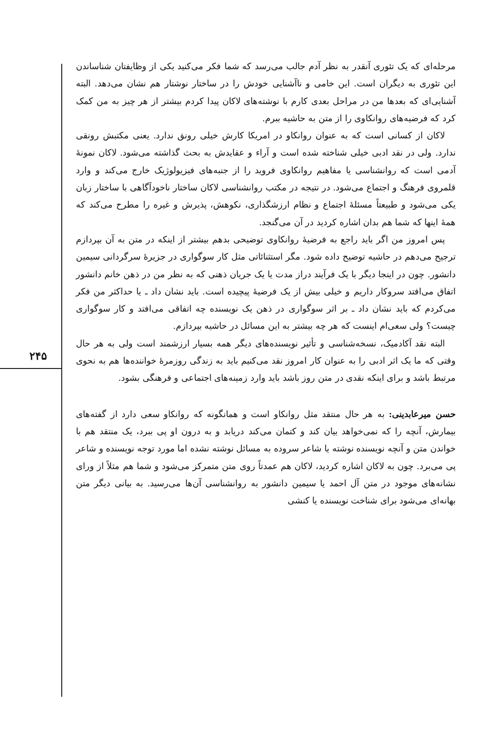۲۴۵
مرحله‌ای که یک تئوری آنقدر به نظر آدم جالب می‌رسد که شما فکر می‌کنید یکی از وظایفتان شناساندن این تئوری به دیگران است. این خامی و ناآشنایی خودش را در ساختار نوشتار هم نشان می‌دهد. البته آشنایی‌ای که بعدها من در مراحل بعدی کارم با نوشته‌های لاکان پیدا کردم بیشتر از هر چیز به من کمک کرد که فرضیه‌های روانکاوی را از متن به حاشیه ببرم.
لاکان از کسانی است که به عنوان روانکاو در امریکا کارش خیلی رونق ندارد. یعنی مکتبش رونقی ندارد. ولی در نقد ادبی خیلی شناخته شده است و آراء و عقایدش به بحث گذاشته می‌شود. لاکان نمونهٔ آدمی است که روانشناسی یا مفاهیم روانکاوی فروید را از جنبه‌های فیزیولوژیک خارج می‌کند و وارد قلمروی فرهنگ و اجتماع می‌شود. در نتیجه در مکتب روانشناسی لاکان ساختار ناخودآگاهی با ساختار زبان یکی می‌شود و طبیعتاً مسئلهٔ اجتماع و نظام ارزشگذاری، نکوهش، پذیرش و غیره را مطرح می‌کند که همهٔ اینها که شما هم بدان اشاره کردید در آن می‌گنجد.
پس امروز من اگر باید راجع به فرضیهٔ روانکاوی توضیحی بدهم بیشتر از اینکه در متن به آن بپردازم ترجیح می‌دهم در حاشیه توضیح داده شود. مگر استثنائاتی مثل کار سوگواری در جزیرهٔ سرگردانی سیمین دانشور. چون در اینجا دیگر با یک فرآیند دراز مدت یا یک جریان ذهنی که به نظر من در ذهن خانم دانشور اتفاق می‌افتد سروکار داریم و خیلی بیش از یک فرضیهٔ پیچیده است. باید نشان داد ـ یا حداکثر من فکر می‌کردم که باید نشان داد ـ بر اثر سوگواری در ذهن یک نویسنده چه اتفاقی می‌افتد و کار سوگواری چیست؟ ولی سعی‌ام اینست که هر چه بیشتر به این مسائل در حاشیه بپردازم.
البته نقد آکادمیک، نسخه‌شناسی و تأثیر نویسنده‌های دیگر همه بسیار ارزشمند است ولی به هر حال وقتی که ما یک اثر ادبی را به عنوان کار امروز نقد می‌کنیم باید به زندگی روزمرهٔ خواننده‌ها هم به نحوی مرتبط باشد و برای اینکه نقدی در متن روز باشد باید وارد زمینه‌های اجتماعی و فرهنگی بشود.
حسن میرعابدینی: به هر حال منتقد مثل روانکاو است و همانگونه که روانکاو سعی دارد از گفته‌های بیمارش، آنچه را که نمی‌خواهد بیان کند و کتمان می‌کند دریابد و به درون او پی ببرد، یک منتقد هم با خواندن متن و آنچه نویسنده نوشته یا شاعر سروده به مسائل نوشته نشده اما مورد توجه نویسنده و شاعر پی می‌برد. چون به لاکان اشاره کردید، لاکان هم عمدتاً روی متن متمرکز می‌شود و شما هم مثلاً از ورای نشانه‌های موجود در متن آل احمد یا سیمین دانشور به روانشناسی آن‌ها می‌رسید. به بیانی دیگر متن بهانه‌ای می‌شود برای شناخت نویسنده یا کنشی